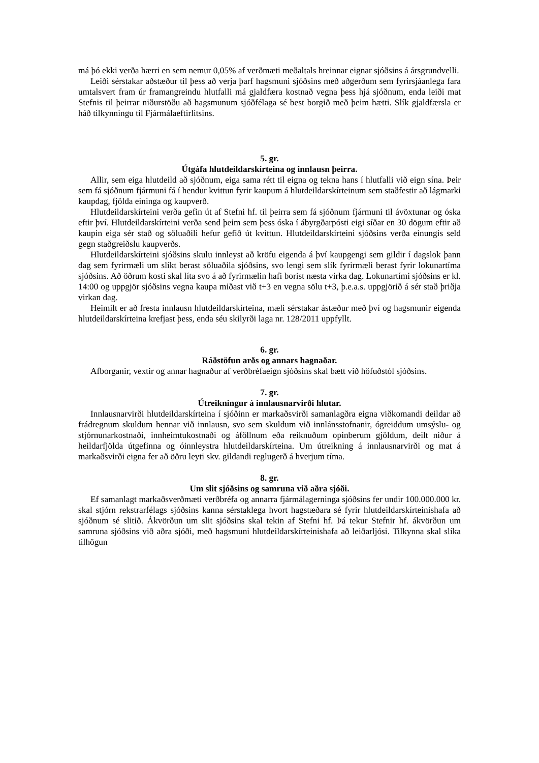má þó ekki verða hærri en sem nemur 0,05% af verðmæti meðaltals hreinnar eignar sjóðsins á ársgrundvelli.
Leiði sérstakar aðstæður til þess að verja þarf hagsmuni sjóðsins með aðgerðum sem fyrirsjáanlega fara umtalsvert fram úr framangreindu hlutfalli má gjaldfæra kostnað vegna þess hjá sjóðnum, enda leiði mat Stefnis til þeirrar niðurstöðu að hagsmunum sjóðfélaga sé best borgið með þeim hætti. Slík gjaldfærsla er háð tilkynningu til Fjármálaeftirlitsins.
5. gr.
Útgáfa hlutdeildarskírteina og innlausn þeirra.
Allir, sem eiga hlutdeild að sjóðnum, eiga sama rétt til eigna og tekna hans í hlutfalli við eign sína. Þeir sem fá sjóðnum fjármuni fá í hendur kvittun fyrir kaupum á hlutdeildarskírteinum sem staðfestir að lágmarki kaupdag, fjölda eininga og kaupverð.
Hlutdeildarskírteini verða gefin út af Stefni hf. til þeirra sem fá sjóðnum fjármuni til ávöxtunar og óska eftir því. Hlutdeildarskírteini verða send þeim sem þess óska í ábyrgðarpósti eigi síðar en 30 dögum eftir að kaupin eiga sér stað og söluaðili hefur gefið út kvittun. Hlutdeildarskírteini sjóðsins verða einungis seld gegn staðgreiðslu kaupverðs.
Hlutdeildarskírteini sjóðsins skulu innleyst að kröfu eigenda á því kaupgengi sem gildir í dagslok þann dag sem fyrirmæli um slíkt berast söluaðila sjóðsins, svo lengi sem slík fyrirmæli berast fyrir lokunartíma sjóðsins. Að öðrum kosti skal líta svo á að fyrirmælin hafi borist næsta virka dag. Lokunartími sjóðsins er kl. 14:00 og uppgjör sjóðsins vegna kaupa miðast við t+3 en vegna sölu t+3, þ.e.a.s. uppgjörið á sér stað þriðja virkan dag.
Heimilt er að fresta innlausn hlutdeildarskírteina, mæli sérstakar ástæður með því og hagsmunir eigenda hlutdeildarskírteina krefjast þess, enda séu skilyrði laga nr. 128/2011 uppfyllt.
6. gr.
Ráðstöfun arðs og annars hagnaðar.
Afborganir, vextir og annar hagnaður af verðbréfaeign sjóðsins skal bætt við höfuðstól sjóðsins.
7. gr.
Útreikningur á innlausnarvirði hlutar.
Innlausnarvirði hlutdeildarskírteina í sjóðinn er markaðsvirði samanlagðra eigna viðkomandi deildar að frádregnum skuldum hennar við innlausn, svo sem skuldum við innlánsstofnanir, ógreiddum umsýslu- og stjórnunarkostnaði, innheimtukostnaði og áföllnum eða reiknuðum opinberum gjöldum, deilt niður á heildarfjölda útgefinna og óinnleystra hlutdeildarskírteina. Um útreikning á innlausnarvirði og mat á markaðsvirði eigna fer að öðru leyti skv. gildandi reglugerð á hverjum tíma.
8. gr.
Um slit sjóðsins og samruna við aðra sjóði.
Ef samanlagt markaðsverðmæti verðbréfa og annarra fjármálagerninga sjóðsins fer undir 100.000.000 kr. skal stjórn rekstrarfélags sjóðsins kanna sérstaklega hvort hagstæðara sé fyrir hlutdeildarskírteinishafa að sjóðnum sé slitið. Ákvörðun um slit sjóðsins skal tekin af Stefni hf. Þá tekur Stefnir hf. ákvörðun um samruna sjóðsins við aðra sjóði, með hagsmuni hlutdeildarskírteinishafa að leiðarljósi. Tilkynna skal slíka tilhögun